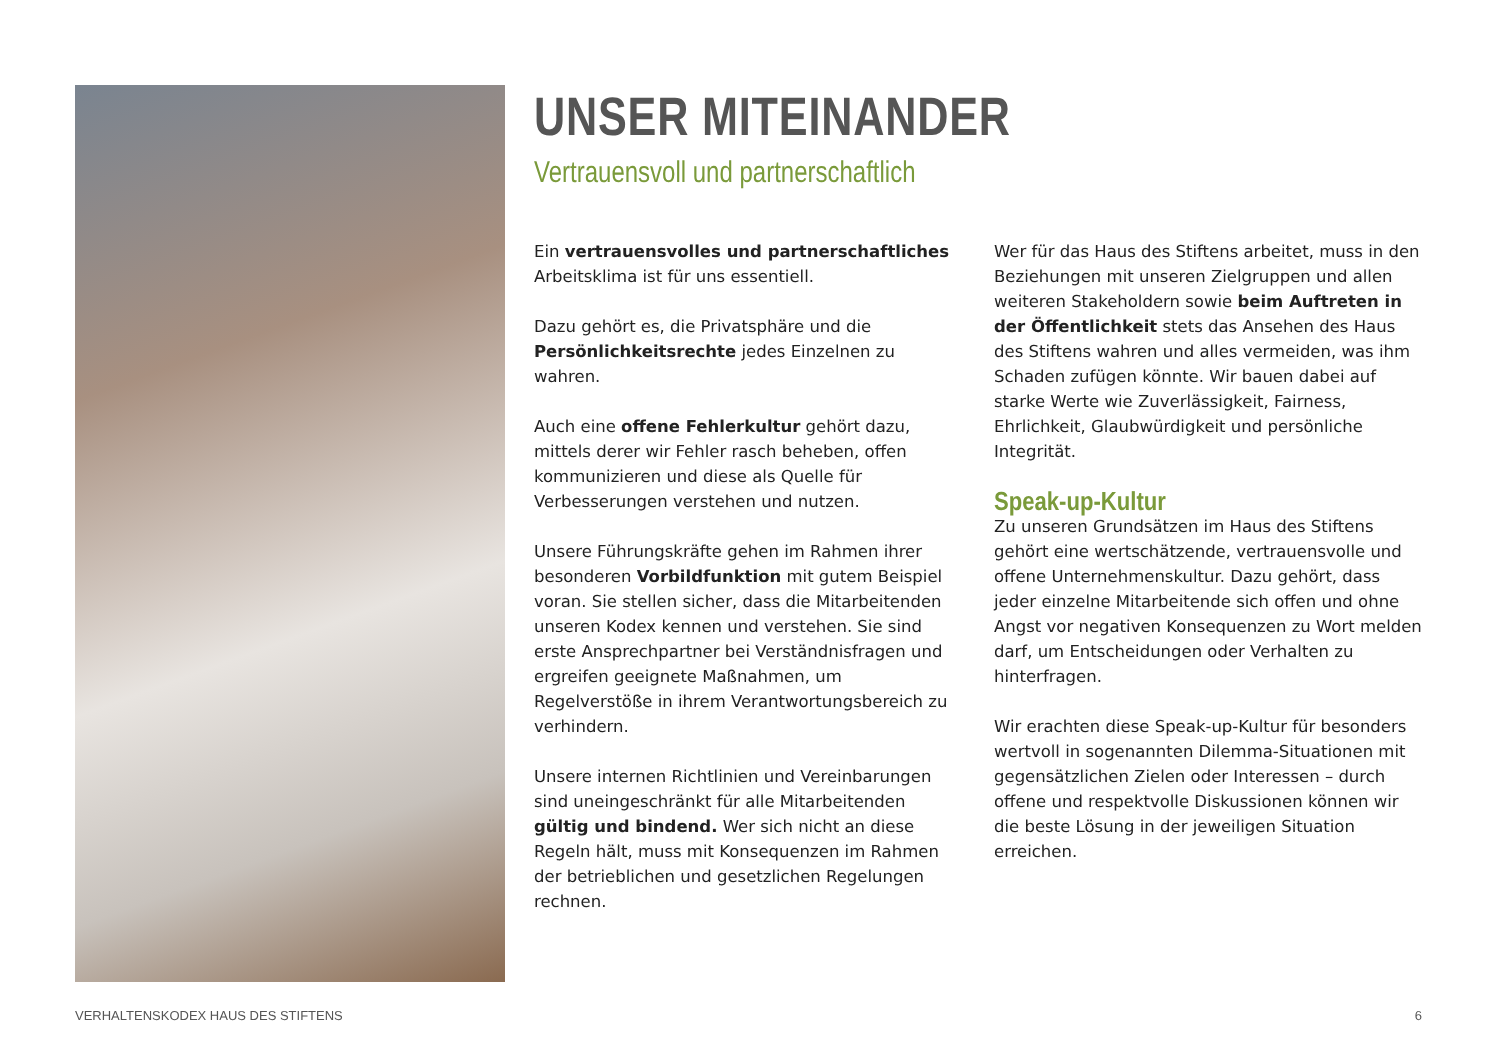UNSER MITEINANDER
Vertrauensvoll und partnerschaftlich
Ein vertrauensvolles und partnerschaftliches Arbeitsklima ist für uns essentiell.
Dazu gehört es, die Privatsphäre und die Persönlichkeitsrechte jedes Einzelnen zu wahren.
Auch eine offene Fehlerkultur gehört dazu, mittels derer wir Fehler rasch beheben, offen kommunizieren und diese als Quelle für Verbesserungen verstehen und nutzen.
Unsere Führungskräfte gehen im Rahmen ihrer besonderen Vorbildfunktion mit gutem Beispiel voran. Sie stellen sicher, dass die Mitarbeitenden unseren Kodex kennen und verstehen. Sie sind erste Ansprechpartner bei Verständnisfragen und ergreifen geeignete Maßnahmen, um Regelverstöße in ihrem Verantwortungsbereich zu verhindern.
Unsere internen Richtlinien und Vereinbarungen sind uneingeschränkt für alle Mitarbeitenden gültig und bindend. Wer sich nicht an diese Regeln hält, muss mit Konsequenzen im Rahmen der betrieblichen und gesetzlichen Regelungen rechnen.
Wer für das Haus des Stiftens arbeitet, muss in den Beziehungen mit unseren Zielgruppen und allen weiteren Stakeholdern sowie beim Auftreten in der Öffentlichkeit stets das Ansehen des Haus des Stiftens wahren und alles vermeiden, was ihm Schaden zufügen könnte. Wir bauen dabei auf starke Werte wie Zuverlässigkeit, Fairness, Ehrlichkeit, Glaubwürdigkeit und persönliche Integrität.
Speak-up-Kultur
Zu unseren Grundsätzen im Haus des Stiftens gehört eine wertschätzende, vertrauensvolle und offene Unternehmenskultur. Dazu gehört, dass jeder einzelne Mitarbeitende sich offen und ohne Angst vor negativen Konsequenzen zu Wort melden darf, um Entscheidungen oder Verhalten zu hinterfragen.
Wir erachten diese Speak-up-Kultur für besonders wertvoll in sogenannten Dilemma-Situationen mit gegensätzlichen Zielen oder Interessen – durch offene und respektvolle Diskussionen können wir die beste Lösung in der jeweiligen Situation erreichen.
VERHALTENSKODEX HAUS DES STIFTENS 6